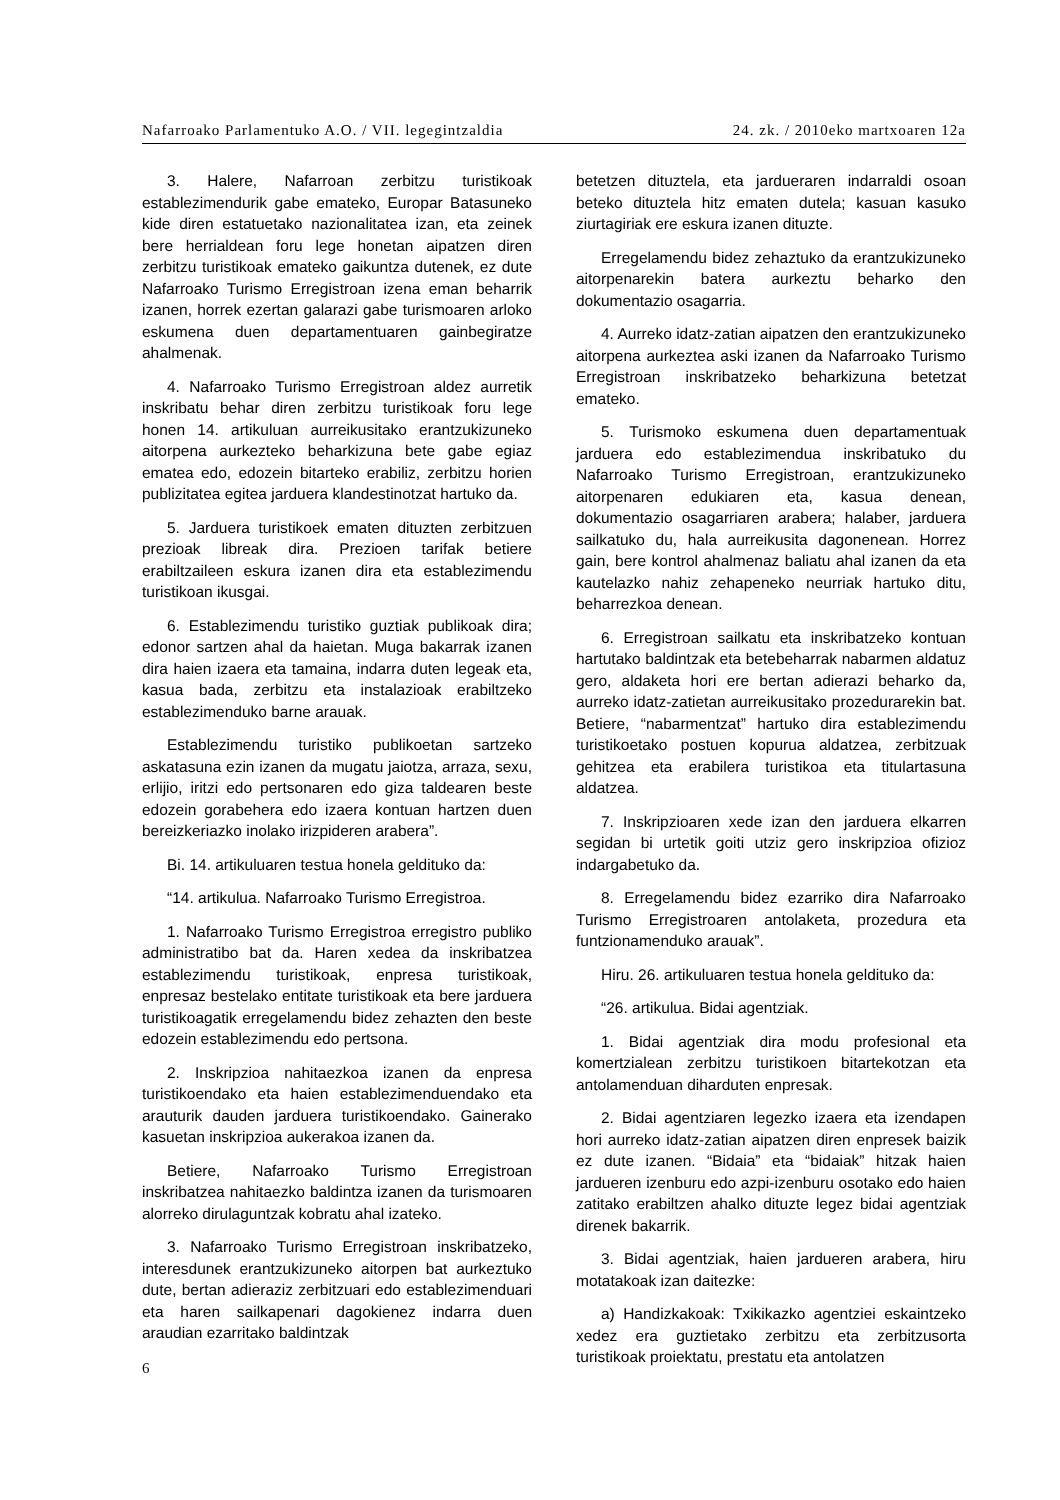Nafarroako Parlamentuko A.O. / VII. legegintzaldia 24. zk. / 2010eko martxoaren 12a
3. Halere, Nafarroan zerbitzu turistikoak establezimendurik gabe emateko, Europar Batasuneko kide diren estatuetako nazionalitatea izan, eta zeinek bere herrialdean foru lege honetan aipatzen diren zerbitzu turistikoak emateko gaikuntza dutenek, ez dute Nafarroako Turismo Erregistroan izena eman beharrik izanen, horrek ezertan galarazi gabe turismoaren arloko eskumena duen departamentuaren gainbegiratze ahalmenak.
4. Nafarroako Turismo Erregistroan aldez aurretik inskribatu behar diren zerbitzu turistikoak foru lege honen 14. artikuluan aurreikusitako erantzukizuneko aitorpena aurkezteko beharkizuna bete gabe egiaz ematea edo, edozein bitarteko erabiliz, zerbitzu horien publizitatea egitea jarduera klandestinotzat hartuko da.
5. Jarduera turistikoek ematen dituzten zerbitzuen prezioak libreak dira. Prezioen tarifak betiere erabiltzaileen eskura izanen dira eta establezimendu turistikoan ikusgai.
6. Establezimendu turistiko guztiak publikoak dira; edonor sartzen ahal da haietan. Muga bakarrak izanen dira haien izaera eta tamaina, indarra duten legeak eta, kasua bada, zerbitzu eta instalazioak erabiltzeko establezimenduko barne arauak.
Establezimendu turistiko publikoetan sartzeko askatasuna ezin izanen da mugatu jaiotza, arraza, sexu, erlijio, iritzi edo pertsonaren edo giza taldearen beste edozein gorabehera edo izaera kontuan hartzen duen bereizkeriazko inolako irizpideren arabera”.
Bi. 14. artikuluaren testua honela geldituko da:
“14. artikulua. Nafarroako Turismo Erregistroa.
1. Nafarroako Turismo Erregistroa erregistro publiko administratibo bat da. Haren xedea da inskribatzea establezimendu turistikoak, enpresa turistikoak, enpresaz bestelako entitate turistikoak eta bere jarduera turistikoagatik erregelamendu bidez zehazten den beste edozein establezimendu edo pertsona.
2. Inskripzioa nahitaezkoa izanen da enpresa turistikoendako eta haien establezimenduendako eta arauturik dauden jarduera turistikoendako. Gainerako kasuetan inskripzioa aukerakoa izanen da.
Betiere, Nafarroako Turismo Erregistroan inskribatzea nahitaezko baldintza izanen da turismoaren alorreko dirulaguntzak kobratu ahal izateko.
3. Nafarroako Turismo Erregistroan inskribatzeko, interesdunek erantzukizuneko aitorpen bat aurkeztuko dute, bertan adieraziz zerbitzuari edo establezimenduari eta haren sailkapenari dagokienez indarra duen araudian ezarritako baldintzak
betetzen dituztela, eta jardueraren indarraldi osoan beteko dituztela hitz ematen dutela; kasuan kasuko ziurtagiriak ere eskura izanen dituzte.
Erregelamendu bidez zehaztuko da erantzukizuneko aitorpenarekin batera aurkeztu beharko den dokumentazio osagarria.
4. Aurreko idatz-zatian aipatzen den erantzukizuneko aitorpena aurkeztea aski izanen da Nafarroako Turismo Erregistroan inskribatzeko beharkizuna betetzat emateko.
5. Turismoko eskumena duen departamentuak jarduera edo establezimendua inskribatuko du Nafarroako Turismo Erregistroan, erantzukizuneko aitorpenaren edukiaren eta, kasua denean, dokumentazio osagarriaren arabera; halaber, jarduera sailkatuko du, hala aurreikusita dagonenean. Horrez gain, bere kontrol ahalmenaz baliatu ahal izanen da eta kautelazko nahiz zehapeneko neurriak hartuko ditu, beharrezkoa denean.
6. Erregistroan sailkatu eta inskribatzeko kontuan hartutako baldintzak eta betebeharrak nabarmen aldatuz gero, aldaketa hori ere bertan adierazi beharko da, aurreko idatz-zatietan aurreikusitako prozedurarekin bat. Betiere, “nabarmentzat” hartuko dira establezimendu turistikoetako postuen kopurua aldatzea, zerbitzuak gehitzea eta erabilera turistikoa eta titulartasuna aldatzea.
7. Inskripzioaren xede izan den jarduera elkarren segidan bi urtetik goiti utziz gero inskripzioa ofizioz indargabetuko da.
8. Erregelamendu bidez ezarriko dira Nafarroako Turismo Erregistroaren antolaketa, prozedura eta funtzionamenduko arauak”.
Hiru. 26. artikuluaren testua honela geldituko da:
“26. artikulua. Bidai agentziak.
1. Bidai agentziak dira modu profesional eta komertzialean zerbitzu turistikoen bitartekotzan eta antolamenduan diharduten enpresak.
2. Bidai agentziaren legezko izaera eta izendapen hori aurreko idatz-zatian aipatzen diren enpresek baizik ez dute izanen. “Bidaia” eta “bidaiak” hitzak haien jardueren izenburu edo azpi-izenburu osotako edo haien zatitako erabiltzen ahalko dituzte legez bidai agentziak direnek bakarrik.
3. Bidai agentziak, haien jardueren arabera, hiru motatakoak izan daitezke:
a) Handizkakoak: Txikikazko agentziei eskaintzeko xedez era guztietako zerbitzu eta zerbitzusorta turistikoak proiektatu, prestatu eta antolatzen
6